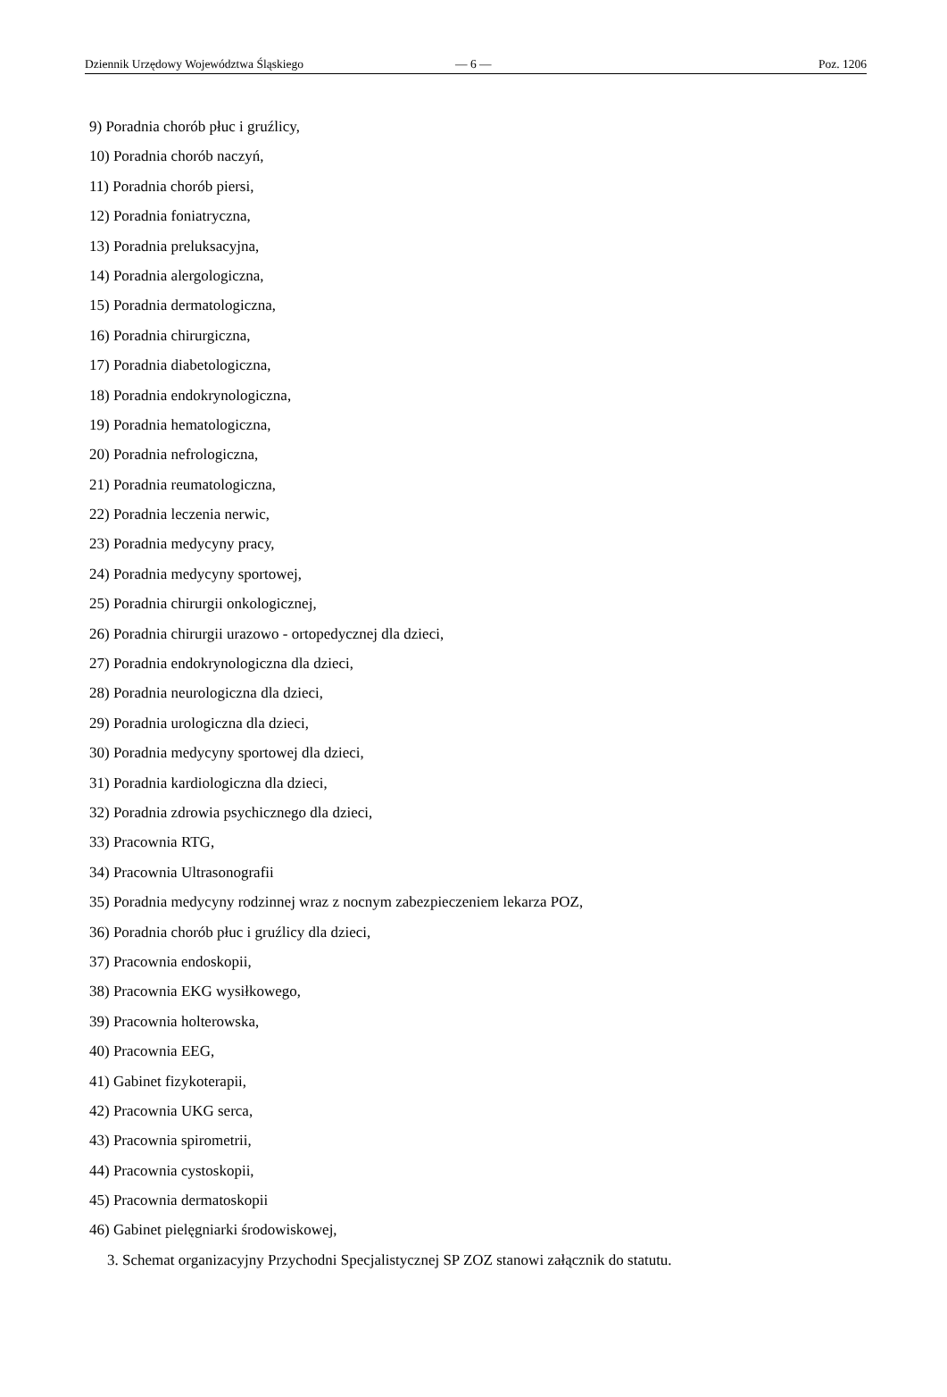Dziennik Urzędowy Województwa Śląskiego — 6 — Poz. 1206
9) Poradnia chorób płuc i gruźlicy,
10) Poradnia chorób naczyń,
11) Poradnia chorób piersi,
12) Poradnia foniatryczna,
13) Poradnia preluksacyjna,
14) Poradnia alergologiczna,
15) Poradnia dermatologiczna,
16) Poradnia chirurgiczna,
17) Poradnia diabetologiczna,
18) Poradnia endokrynologiczna,
19) Poradnia hematologiczna,
20) Poradnia nefrologiczna,
21) Poradnia reumatologiczna,
22) Poradnia leczenia nerwic,
23) Poradnia medycyny pracy,
24) Poradnia medycyny sportowej,
25) Poradnia chirurgii onkologicznej,
26) Poradnia chirurgii urazowo - ortopedycznej dla dzieci,
27) Poradnia endokrynologiczna dla dzieci,
28) Poradnia neurologiczna dla dzieci,
29) Poradnia urologiczna dla dzieci,
30) Poradnia medycyny sportowej dla dzieci,
31) Poradnia kardiologiczna dla dzieci,
32) Poradnia zdrowia psychicznego dla dzieci,
33) Pracownia RTG,
34) Pracownia Ultrasonografii
35) Poradnia medycyny rodzinnej wraz z nocnym zabezpieczeniem lekarza POZ,
36) Poradnia chorób płuc i gruźlicy dla dzieci,
37) Pracownia endoskopii,
38) Pracownia EKG wysiłkowego,
39) Pracownia holterowska,
40) Pracownia EEG,
41) Gabinet fizykoterapii,
42) Pracownia UKG serca,
43) Pracownia spirometrii,
44) Pracownia cystoskopii,
45) Pracownia dermatoskopii
46) Gabinet pielęgniarki środowiskowej,
3. Schemat organizacyjny Przychodni Specjalistycznej SP ZOZ stanowi załącznik do statutu.